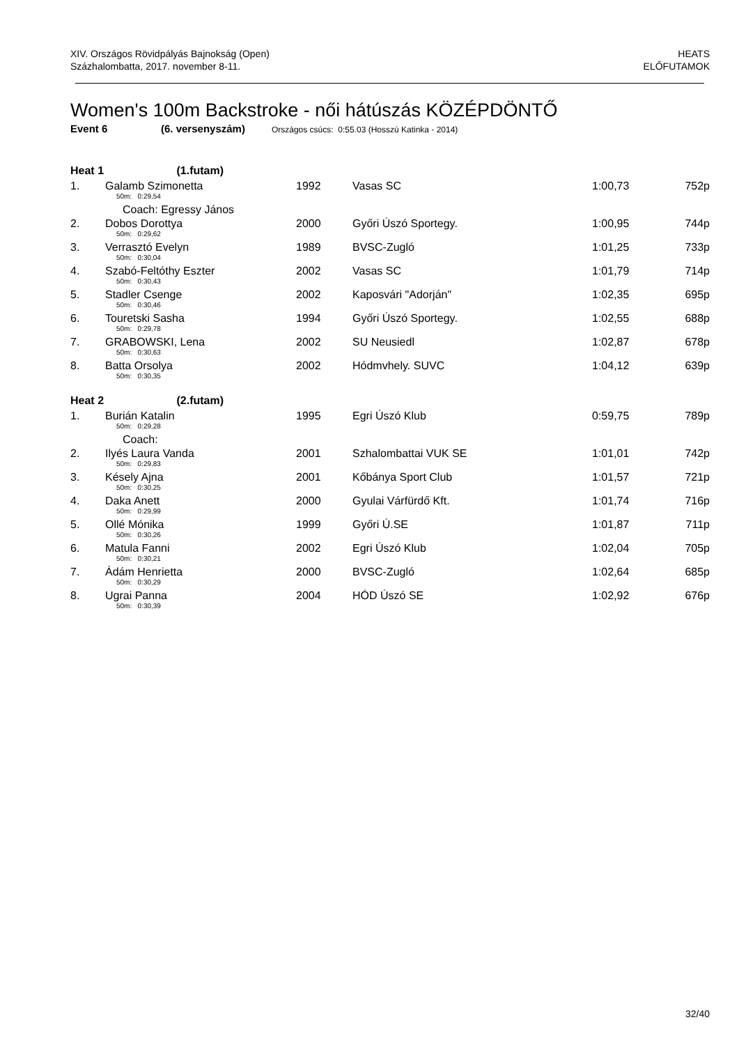XIV. Országos Rövidpályás Bajnokság (Open)
Százhalombatta, 2017. november 8-11.
HEATS
ELŐFUTAMOK
Women's 100m Backstroke - női hátúszás KÖZÉPDÖNTŐ
Event 6 (6. versenyszám) Országos csúcs: 0:55.03 (Hosszú Katinka - 2014)
| Heat 1 (1.futam) | | | | | |
| 1. | Galamb Szimonetta | 1992 | Vasas SC | 1:00,73 | 752p |
| 50m: 0:29,54 | | | | | |
| Coach: Egressy János | | | | | |
| 2. | Dobos Dorottya | 2000 | Győri Úszó Sportegy. | 1:00,95 | 744p |
| 50m: 0:29,62 | | | | | |
| 3. | Verrasztó Evelyn | 1989 | BVSC-Zugló | 1:01,25 | 733p |
| 50m: 0:30,04 | | | | | |
| 4. | Szabó-Feltóthy Eszter | 2002 | Vasas SC | 1:01,79 | 714p |
| 50m: 0:30,43 | | | | | |
| 5. | Stadler Csenge | 2002 | Kaposvári "Adorján" | 1:02,35 | 695p |
| 50m: 0:30,46 | | | | | |
| 6. | Touretski Sasha | 1994 | Győri Úszó Sportegy. | 1:02,55 | 688p |
| 50m: 0:29,78 | | | | | |
| 7. | GRABOWSKI, Lena | 2002 | SU Neusiedl | 1:02,87 | 678p |
| 50m: 0:30,63 | | | | | |
| 8. | Batta Orsolya | 2002 | Hódmvhely. SUVC | 1:04,12 | 639p |
| 50m: 0:30,35 | | | | | |
| Heat 2 (2.futam) | | | | | |
| 1. | Burián Katalin | 1995 | Egri Úszó Klub | 0:59,75 | 789p |
| 50m: 0:29,28 | | | | | |
| Coach: | | | | | |
| 2. | Ilyés Laura Vanda | 2001 | Szhalombattai VUK SE | 1:01,01 | 742p |
| 50m: 0:29,83 | | | | | |
| 3. | Késely Ajna | 2001 | Kőbánya Sport Club | 1:01,57 | 721p |
| 50m: 0:30,25 | | | | | |
| 4. | Daka Anett | 2000 | Gyulai Várfürdő Kft. | 1:01,74 | 716p |
| 50m: 0:29,99 | | | | | |
| 5. | Ollé Mónika | 1999 | Győri Ú.SE | 1:01,87 | 711p |
| 50m: 0:30,26 | | | | | |
| 6. | Matula Fanni | 2002 | Egri Úszó Klub | 1:02,04 | 705p |
| 50m: 0:30,21 | | | | | |
| 7. | Ádám Henrietta | 2000 | BVSC-Zugló | 1:02,64 | 685p |
| 50m: 0:30,29 | | | | | |
| 8. | Ugrai Panna | 2004 | HÓD Úszó SE | 1:02,92 | 676p |
| 50m: 0:30,39 | | | | | |
32/40